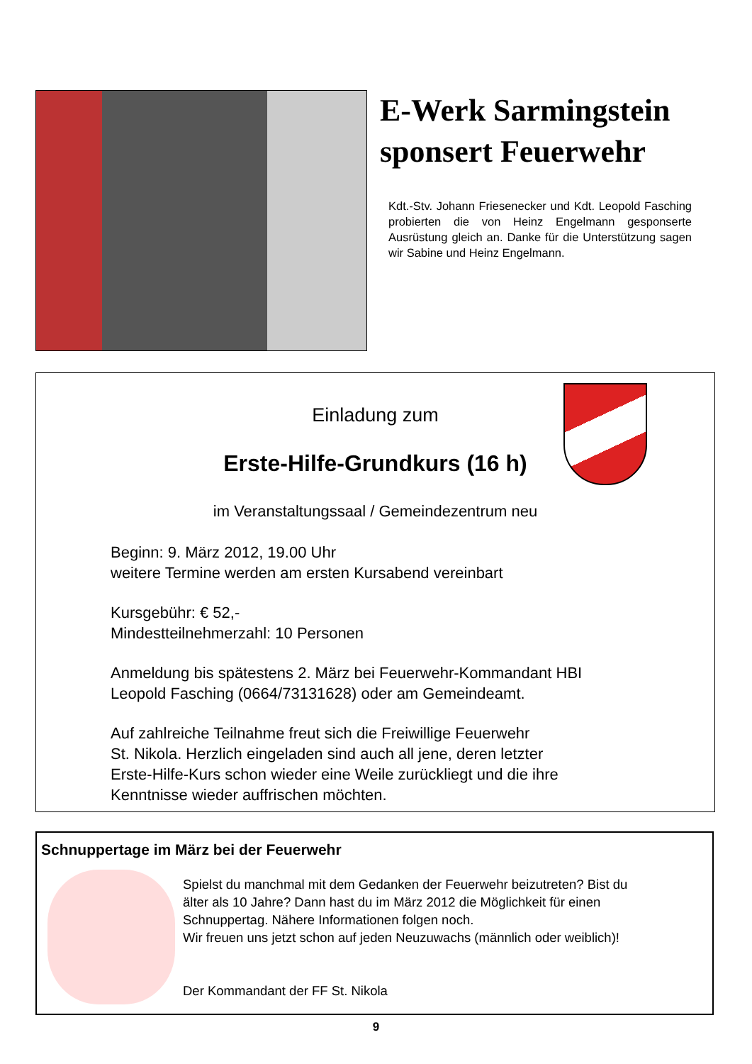E-Werk Sarmingstein sponsert Feuerwehr
Kdt.-Stv. Johann Friesenecker und Kdt. Leopold Fasching probierten die von Heinz Engelmann gesponserte Ausrüstung gleich an. Danke für die Unterstützung sagen wir Sabine und Heinz Engelmann.
Einladung zum
Erste-Hilfe-Grundkurs (16 h)
im Veranstaltungssaal / Gemeindezentrum neu
Beginn: 9. März 2012, 19.00 Uhr
weitere Termine werden am ersten Kursabend vereinbart
Kursgebühr: € 52,-
Mindestteilnehmerzahl: 10 Personen
Anmeldung bis spätestens 2. März bei Feuerwehr-Kommandant HBI
Leopold Fasching (0664/73131628) oder am Gemeindeamt.
Auf zahlreiche Teilnahme freut sich die Freiwillige Feuerwehr
St. Nikola. Herzlich eingeladen sind auch all jene, deren letzter
Erste-Hilfe-Kurs schon wieder eine Weile zurückliegt und die ihre
Kenntnisse wieder auffrischen möchten.
Schnuppertage im März bei der Feuerwehr
Spielst du manchmal mit dem Gedanken der Feuerwehr beizutreten? Bist du
älter als 10 Jahre? Dann hast du im März 2012 die Möglichkeit für einen
Schnuppertag. Nähere Informationen folgen noch.
Wir freuen uns jetzt schon auf jeden Neuzuwachs (männlich oder weiblich)!
Der Kommandant der FF St. Nikola
9